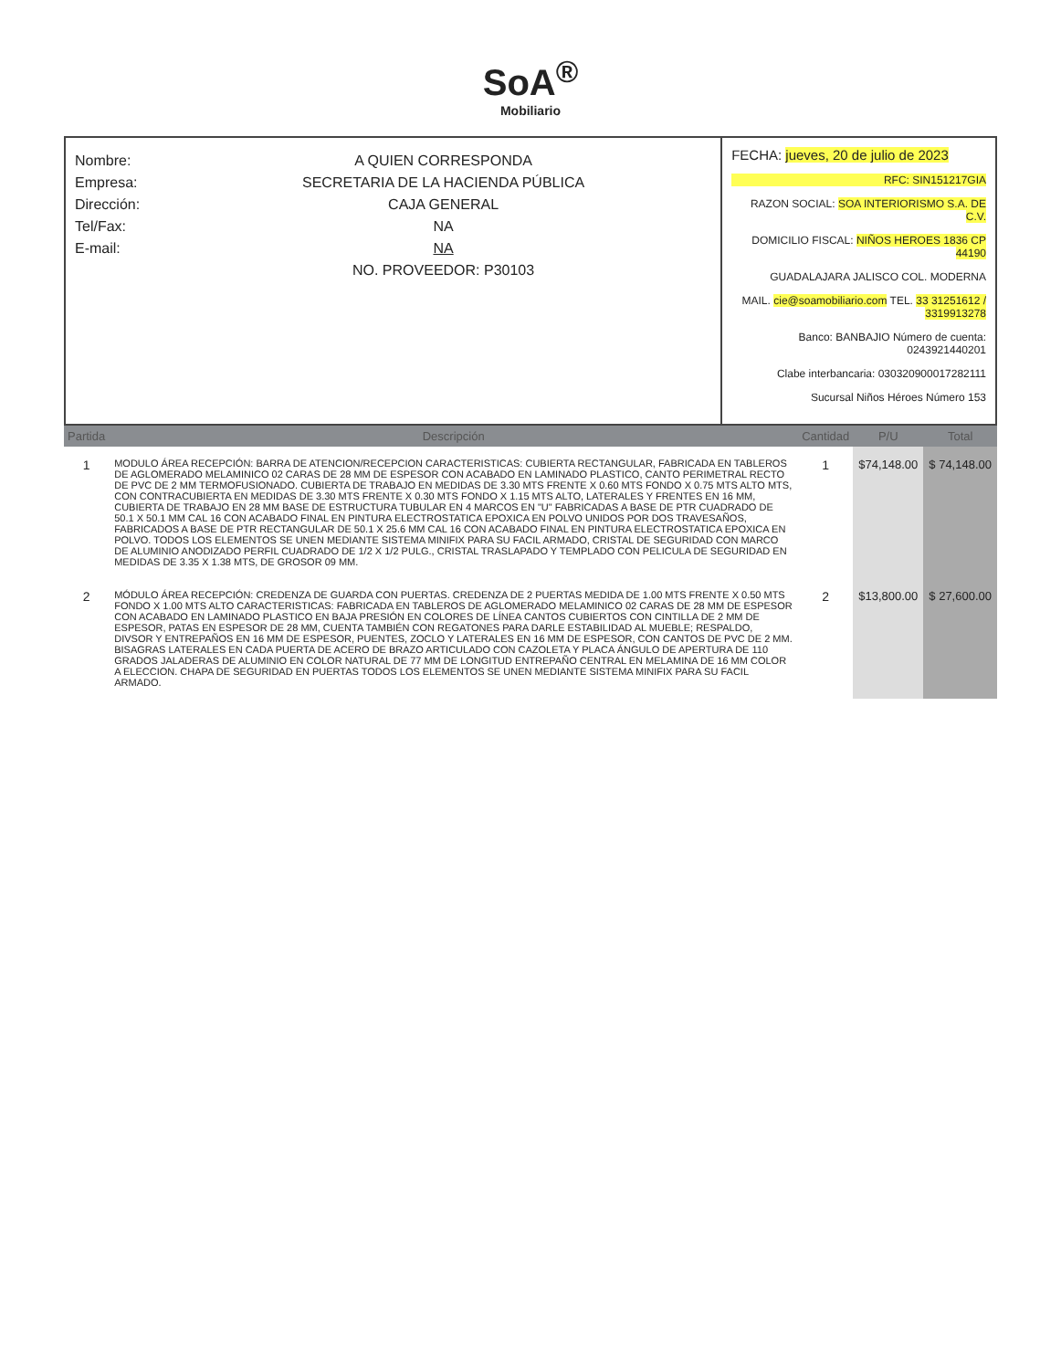SoA<sup>®</sup>
Mobiliario
Nombre: A QUIEN CORRESPONDA
Empresa: SECRETARIA DE LA HACIENDA PÚBLICA
Dirección: CAJA GENERAL
Tel/Fax: NA
E-mail: NA
NO. PROVEEDOR: P30103
FECHA: jueves, 20 de julio de 2023
RFC: SIN151217GIA
RAZON SOCIAL: SOA INTERIORISMO S.A. DE C.V.
DOMICILIO FISCAL: NIÑOS HEROES 1836 CP 44190
GUADALAJARA JALISCO COL. MODERNA
MAIL. cie@soamobiliario.com TEL. 33 31251612 / 3319913278
Banco: BANBAJIO Número de cuenta: 0243921440201
Clabe interbancaria: 030320900017282111
Sucursal Niños Héroes Número 153
| Partida | Descripción | Cantidad | P/U | Total |
| --- | --- | --- | --- | --- |
| 1 | MODULO ÁREA RECEPCIÓN: BARRA DE ATENCION/RECEPCION CARACTERISTICAS: CUBIERTA RECTANGULAR, FABRICADA EN TABLEROS DE AGLOMERADO MELAMINICO 02 CARAS DE 28 MM DE ESPESOR CON ACABADO EN LAMINADO PLASTICO, CANTO PERIMETRAL RECTO DE PVC DE 2 MM TERMOFUSIONADO. CUBIERTA DE TRABAJO EN MEDIDAS DE 3.30 MTS FRENTE X 0.60 MTS FONDO X 0.75 MTS ALTO MTS, CON CONTRACUBIERTA EN MEDIDAS DE 3.30 MTS FRENTE X 0.30 MTS FONDO X 1.15 MTS ALTO, LATERALES Y FRENTES EN 16 MM, CUBIERTA DE TRABAJO EN 28 MM BASE DE ESTRUCTURA TUBULAR EN 4 MARCOS EN "U" FABRICADAS A BASE DE PTR CUADRADO DE 50.1 X 50.1 MM CAL 16 CON ACABADO FINAL EN PINTURA ELECTROSTATICA EPOXICA EN POLVO UNIDOS POR DOS TRAVESAÑOS, FABRICADOS A BASE DE PTR RECTANGULAR DE 50.1 X 25.6 MM CAL 16 CON ACABADO FINAL EN PINTURA ELECTROSTATICA EPOXICA EN POLVO. TODOS LOS ELEMENTOS SE UNEN MEDIANTE SISTEMA MINIFIX PARA SU FACIL ARMADO, CRISTAL DE SEGURIDAD CON MARCO DE ALUMINIO ANODIZADO PERFIL CUADRADO DE 1/2 X 1/2 PULG., CRISTAL TRASLAPADO Y TEMPLADO CON PELICULA DE SEGURIDAD EN MEDIDAS DE 3.35 X 1.38 MTS, DE GROSOR 09 MM. | 1 | $74,148.00 | $ 74,148.00 |
| 2 | MÓDULO ÁREA RECEPCIÓN: CREDENZA DE GUARDA CON PUERTAS. CREDENZA DE 2 PUERTAS MEDIDA DE 1.00 MTS FRENTE X 0.50 MTS FONDO X 1.00 MTS ALTO CARACTERISTICAS: FABRICADA EN TABLEROS DE AGLOMERADO MELAMINICO 02 CARAS DE 28 MM DE ESPESOR CON ACABADO EN LAMINADO PLASTICO EN BAJA PRESIÓN EN COLORES DE LÍNEA CANTOS CUBIERTOS CON CINTILLA DE 2 MM DE ESPESOR, PATAS EN ESPESOR DE 28 MM, CUENTA TAMBIÉN CON REGATONES PARA DARLE ESTABILIDAD AL MUEBLE; RESPALDO, DIVSOR Y ENTREPAÑOS EN 16 MM DE ESPESOR, PUENTES, ZOCLO Y LATERALES EN 16 MM DE ESPESOR, CON CANTOS DE PVC DE 2 MM. BISAGRAS LATERALES EN CADA PUERTA DE ACERO DE BRAZO ARTICULADO CON CAZOLETA Y PLACA ÁNGULO DE APERTURA DE 110 GRADOS JALADERAS DE ALUMINIO EN COLOR NATURAL DE 77 MM DE LONGITUD ENTREPAÑO CENTRAL EN MELAMINA DE 16 MM COLOR A ELECCION. CHAPA DE SEGURIDAD EN PUERTAS TODOS LOS ELEMENTOS SE UNEN MEDIANTE SISTEMA MINIFIX PARA SU FACIL ARMADO. | 2 | $13,800.00 | $ 27,600.00 |